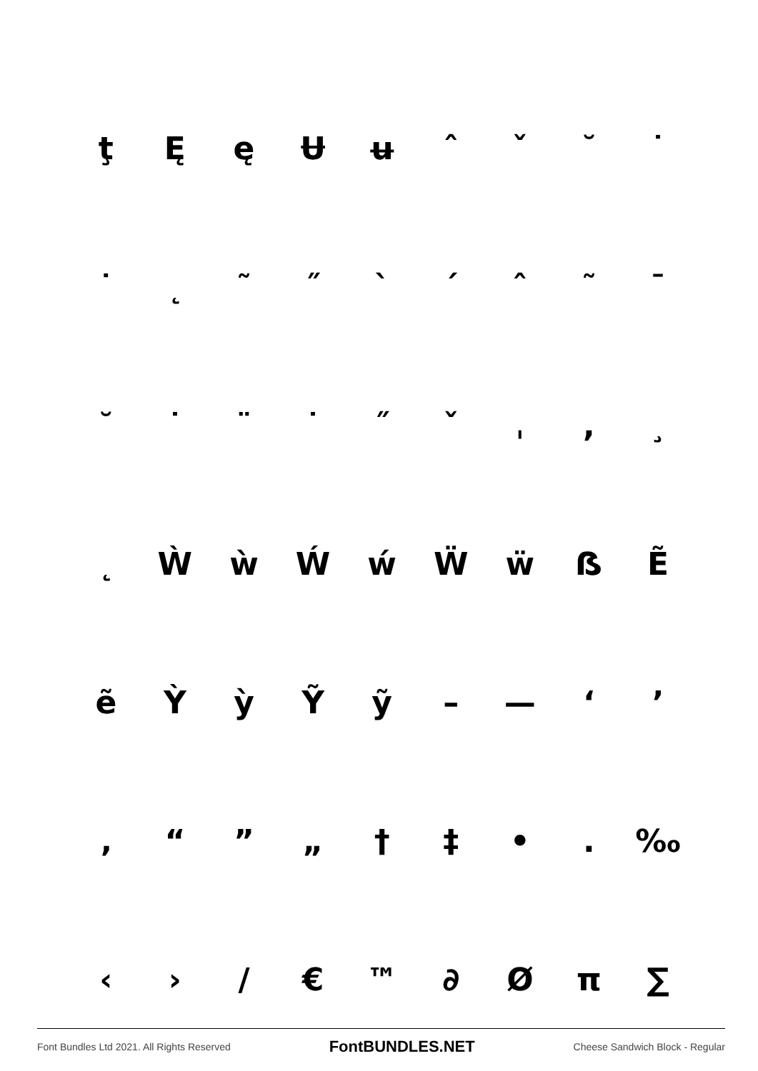ţ Ę ę Ʉ ʉ ˆ ˇ ˘ ˙
˙ ˛ ˜ ˝ ˋ ˊ ˆ ˜ ˉ
˘ ˙ ¨ ˙ ˝ ˇ ˌ , ¸
˛ Ẁ ẁ Ẃ ẃ Ẅ ẅ ẞ Ẽ
ẽ Ỳ ỳ Ỹ ỹ – — ‘ ’
‚ “ ” „ † ‡ • . ‰
‹ › / € ™ ∂ Ø π ∑
Font Bundles Ltd 2021. All Rights Reserved
FontBUNDLES.NET
Cheese Sandwich Block - Regular